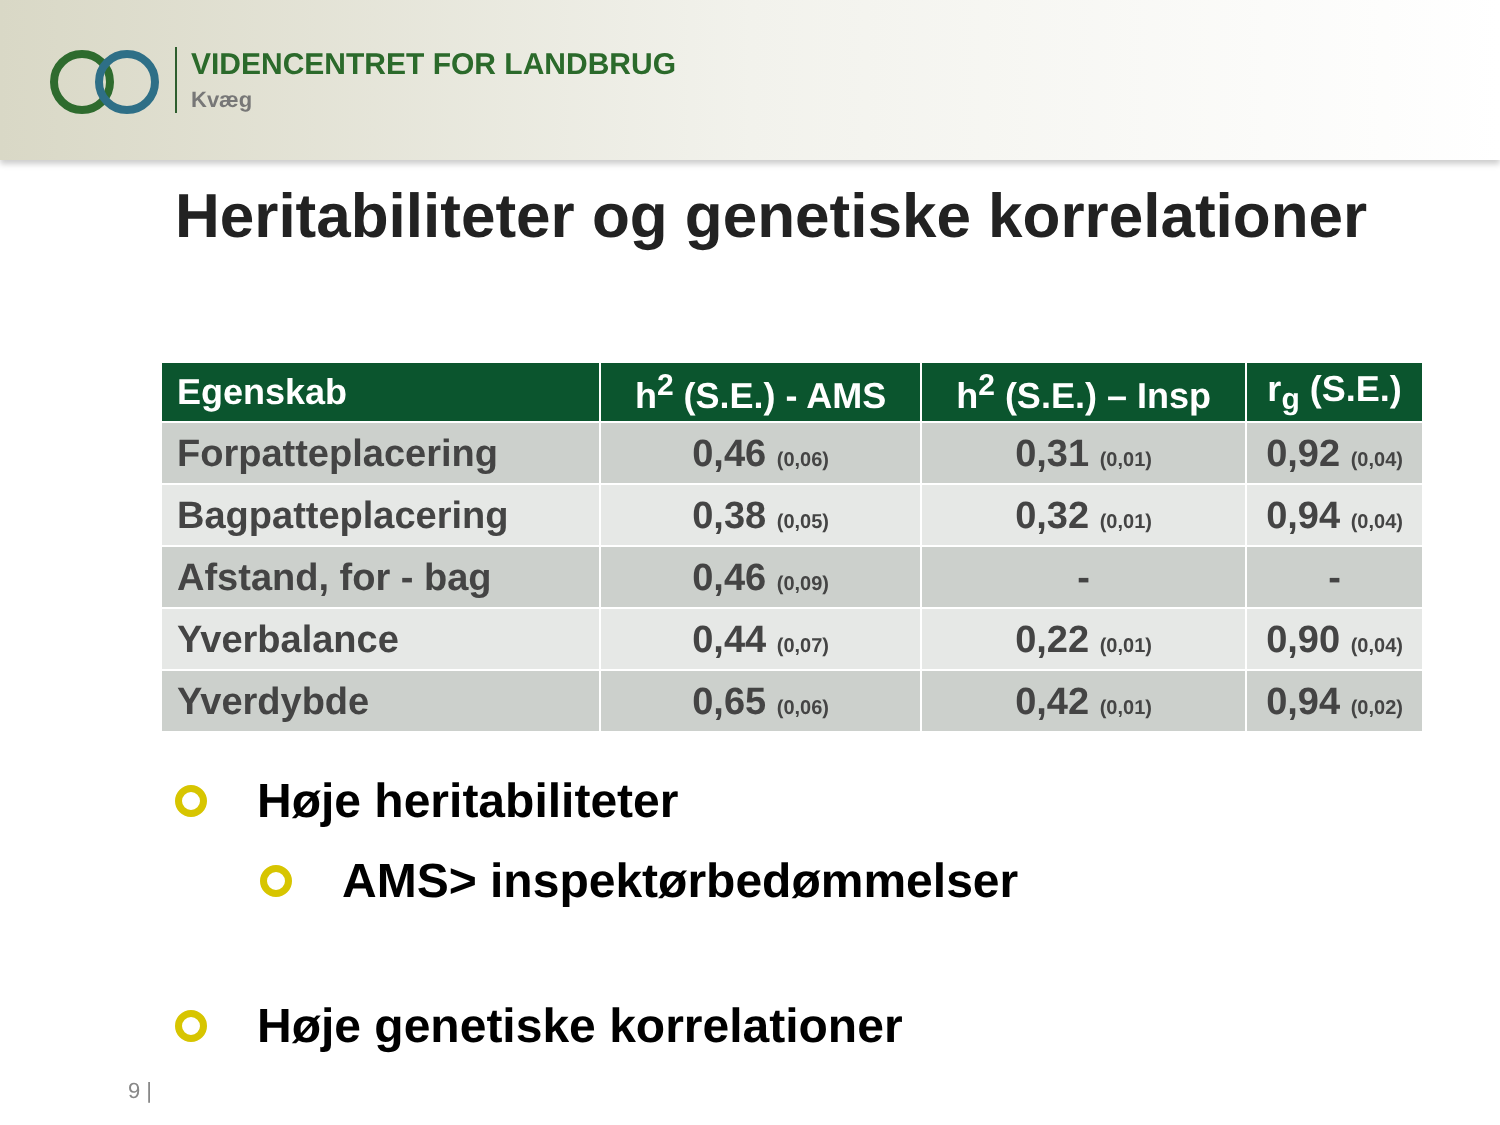VIDENCENTRET FOR LANDBRUG
Kvæg
Heritabiliteter og genetiske korrelationer
| Egenskab | h<sup>2</sup> (S.E.) - AMS | h<sup>2</sup> (S.E.) – Insp | r<sub>g</sub> (S.E.) |
| --- | --- | --- | --- |
| Forpatteplacering | 0,46 (0,06) | 0,31 (0,01) | 0,92 (0,04) |
| Bagpatteplacering | 0,38 (0,05) | 0,32 (0,01) | 0,94 (0,04) |
| Afstand, for - bag | 0,46 (0,09) | - | - |
| Yverbalance | 0,44 (0,07) | 0,22 (0,01) | 0,90 (0,04) |
| Yverdybde | 0,65 (0,06) | 0,42 (0,01) | 0,94 (0,02) |
Høje heritabiliteter
AMS> inspektørbedømmelser
Høje genetiske korrelationer
9 |